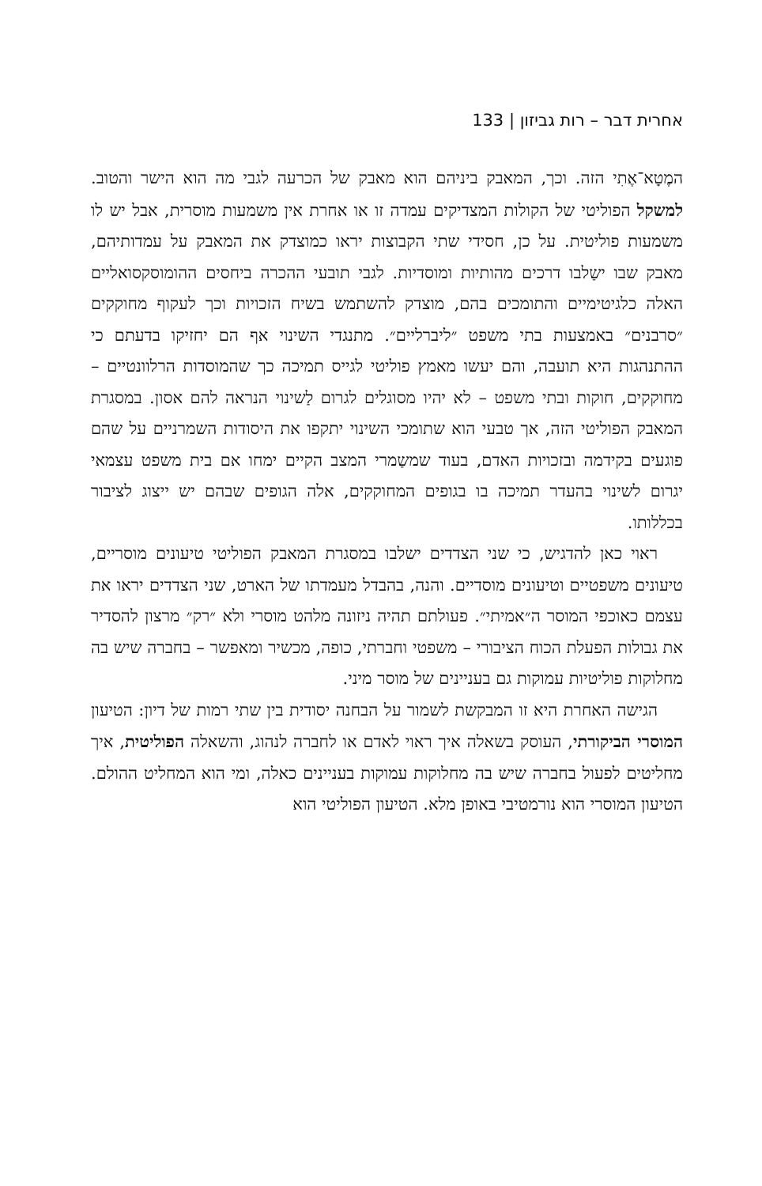אחרית דבר – רות גביזון | 133
המֶטָא־אֶתִי הזה. וכך, המאבק ביניהם הוא מאבק של הכרעה לגבי מה הוא הישר והטוב. למשקל הפוליטי של הקולות המצדיקים עמדה זו או אחרת אין משמעות מוסרית, אבל יש לו משמעות פוליטית. על כן, חסידי שתי הקבוצות יראו כמוצדק את המאבק על עמדותיהם, מאבק שבו ישַלבו דרכים מהותיות ומוסדיות. לגבי תובעי ההכרה ביחסים ההומוסקסואליים האלה כלגיטימיים והתומכים בהם, מוצדק להשתמש בשיח הזכויות וכך לעקוף מחוקקים ״סרבנים״ באמצעות בתי משפט ״ליברליים״. מתנגדי השינוי אף הם יחזיקו בדעתם כי ההתנהגות היא תועבה, והם יעשו מאמץ פוליטי לגייס תמיכה כך שהמוסדות הרלוונטיים – מחוקקים, חוקות ובתי משפט – לא יהיו מסוגלים לגרום לַשינוי הנראה להם אסון. במסגרת המאבק הפוליטי הזה, אך טבעי הוא שתומכי השינוי יתקפו את היסודות השמרניים על שהם פוגעים בקידמה ובזכויות האדם, בעוד שמשַמרי המצב הקיים ימחו אם בית משפט עצמאי יגרום לשינוי בהעדר תמיכה בו בגופים המחוקקים, אלה הגופים שבהם יש ייצוג לציבור בכללותו.
ראוי כאן להדגיש, כי שני הצדדים ישלבו במסגרת המאבק הפוליטי טיעונים מוסריים, טיעונים משפטיים וטיעונים מוסדיים. והנה, בהבדל מעמדתו של הארט, שני הצדדים יראו את עצמם כאוכפי המוסר ה״אמיתי״. פעולתם תהיה ניזונה מלהט מוסרי ולא ״רק״ מרצון להסדיר את גבולות הפעלת הכוח הציבורי – משפטי וחברתי, כופה, מכשיר ומאפשר – בחברה שיש בה מחלוקות פוליטיות עמוקות גם בעניינים של מוסר מיני.
הגישה האחרת היא זו המבקשת לשמור על הבחנה יסודית בין שתי רמות של דיון: הטיעון המוסרי הביקורתי, העוסק בשאלה איך ראוי לאדם או לחברה לנהוג, והשאלה הפוליטית, איך מחליטים לפעול בחברה שיש בה מחלוקות עמוקות בעניינים כאלה, ומי הוא המחליט ההולם. הטיעון המוסרי הוא נורמטיבי באופן מלא. הטיעון הפוליטי הוא